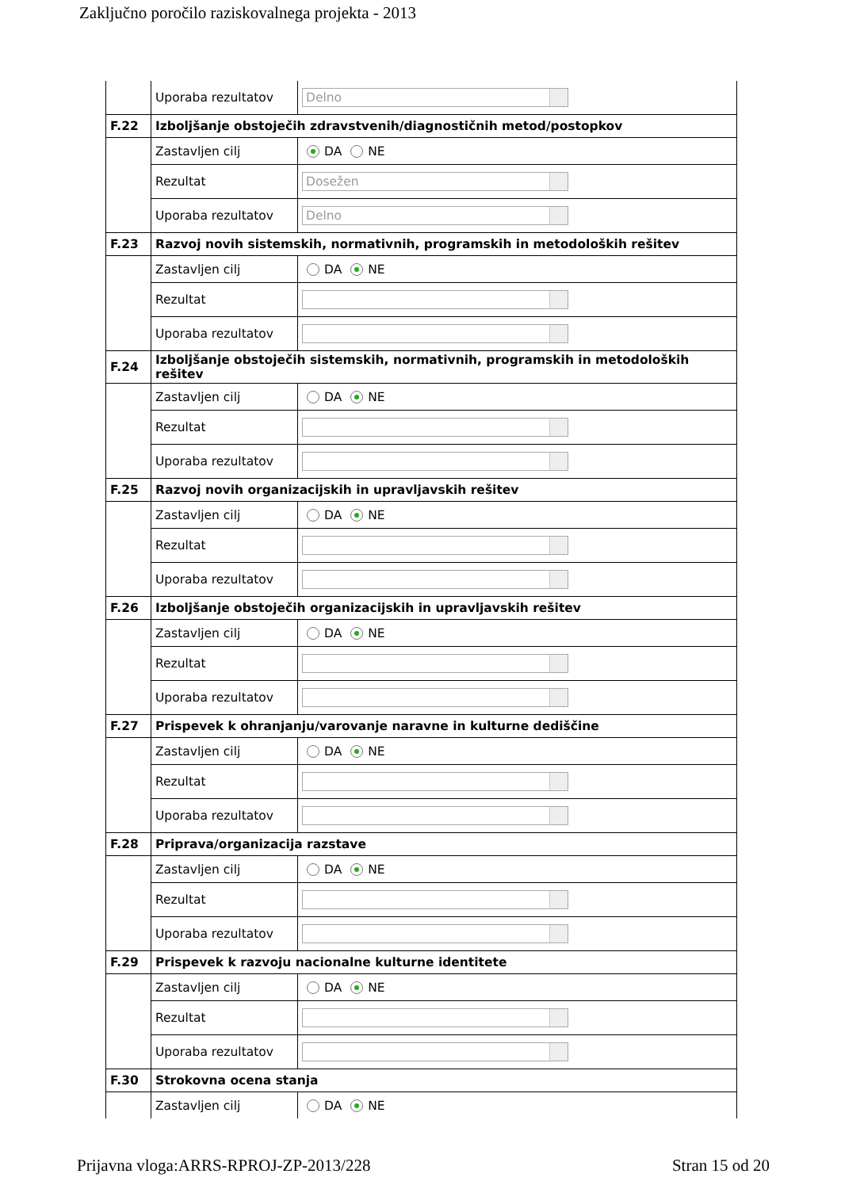Zaključno poročilo raziskovalnega projekta - 2013
| | Uporaba rezultatov | Delno |
| F.22 | Izboljšanje obstoječih zdravstvenih/diagnostičnih metod/postopkov | |
| | Zastavljen cilj | DA NE |
| | Rezultat | Dosežen |
| | Uporaba rezultatov | Delno |
| F.23 | Razvoj novih sistemskih, normativnih, programskih in metodoloških rešitev | |
| | Zastavljen cilj | DA NE |
| | Rezultat | |
| | Uporaba rezultatov | |
| F.24 | Izboljšanje obstoječih sistemskih, normativnih, programskih in metodoloških rešitev | |
| | Zastavljen cilj | DA NE |
| | Rezultat | |
| | Uporaba rezultatov | |
| F.25 | Razvoj novih organizacijskih in upravljavskih rešitev | |
| | Zastavljen cilj | DA NE |
| | Rezultat | |
| | Uporaba rezultatov | |
| F.26 | Izboljšanje obstoječih organizacijskih in upravljavskih rešitev | |
| | Zastavljen cilj | DA NE |
| | Rezultat | |
| | Uporaba rezultatov | |
| F.27 | Prispevek k ohranjanju/varovanje naravne in kulturne dediščine | |
| | Zastavljen cilj | DA NE |
| | Rezultat | |
| | Uporaba rezultatov | |
| F.28 | Priprava/organizacija razstave | |
| | Zastavljen cilj | DA NE |
| | Rezultat | |
| | Uporaba rezultatov | |
| F.29 | Prispevek k razvoju nacionalne kulturne identitete | |
| | Zastavljen cilj | DA NE |
| | Rezultat | |
| | Uporaba rezultatov | |
| F.30 | Strokovna ocena stanja | |
| | Zastavljen cilj | DA NE |
Prijavna vloga:ARRS-RPROJ-ZP-2013/228 Stran 15 od 20